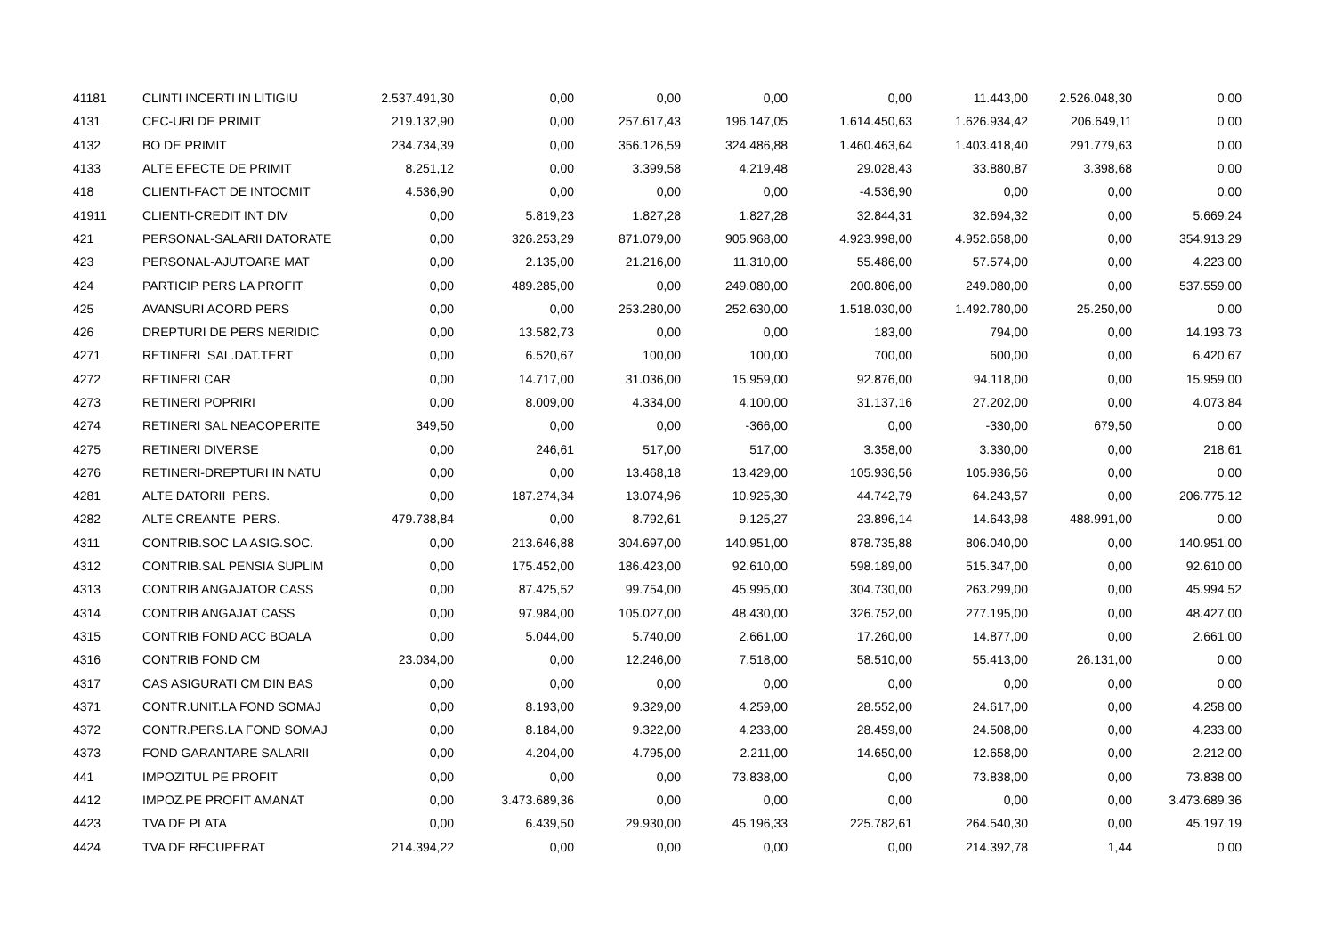| 41181 | CLINTI INCERTI IN LITIGIU | 2.537.491,30 | 0,00 | 0,00 | 0,00 | 0,00 | 11.443,00 | 2.526.048,30 | 0,00 |
| 4131 | CEC-URI DE PRIMIT | 219.132,90 | 0,00 | 257.617,43 | 196.147,05 | 1.614.450,63 | 1.626.934,42 | 206.649,11 | 0,00 |
| 4132 | BO DE PRIMIT | 234.734,39 | 0,00 | 356.126,59 | 324.486,88 | 1.460.463,64 | 1.403.418,40 | 291.779,63 | 0,00 |
| 4133 | ALTE EFECTE DE PRIMIT | 8.251,12 | 0,00 | 3.399,58 | 4.219,48 | 29.028,43 | 33.880,87 | 3.398,68 | 0,00 |
| 418 | CLIENTI-FACT DE INTOCMIT | 4.536,90 | 0,00 | 0,00 | 0,00 | -4.536,90 | 0,00 | 0,00 | 0,00 |
| 41911 | CLIENTI-CREDIT INT DIV | 0,00 | 5.819,23 | 1.827,28 | 1.827,28 | 32.844,31 | 32.694,32 | 0,00 | 5.669,24 |
| 421 | PERSONAL-SALARII DATORATE | 0,00 | 326.253,29 | 871.079,00 | 905.968,00 | 4.923.998,00 | 4.952.658,00 | 0,00 | 354.913,29 |
| 423 | PERSONAL-AJUTOARE MAT | 0,00 | 2.135,00 | 21.216,00 | 11.310,00 | 55.486,00 | 57.574,00 | 0,00 | 4.223,00 |
| 424 | PARTICIP PERS LA PROFIT | 0,00 | 489.285,00 | 0,00 | 249.080,00 | 200.806,00 | 249.080,00 | 0,00 | 537.559,00 |
| 425 | AVANSURI ACORD PERS | 0,00 | 0,00 | 253.280,00 | 252.630,00 | 1.518.030,00 | 1.492.780,00 | 25.250,00 | 0,00 |
| 426 | DREPTURI DE PERS NERIDIC | 0,00 | 13.582,73 | 0,00 | 0,00 | 183,00 | 794,00 | 0,00 | 14.193,73 |
| 4271 | RETINERI SAL.DAT.TERT | 0,00 | 6.520,67 | 100,00 | 100,00 | 700,00 | 600,00 | 0,00 | 6.420,67 |
| 4272 | RETINERI CAR | 0,00 | 14.717,00 | 31.036,00 | 15.959,00 | 92.876,00 | 94.118,00 | 0,00 | 15.959,00 |
| 4273 | RETINERI POPRIRI | 0,00 | 8.009,00 | 4.334,00 | 4.100,00 | 31.137,16 | 27.202,00 | 0,00 | 4.073,84 |
| 4274 | RETINERI SAL NEACOPERITE | 349,50 | 0,00 | 0,00 | -366,00 | 0,00 | -330,00 | 679,50 | 0,00 |
| 4275 | RETINERI DIVERSE | 0,00 | 246,61 | 517,00 | 517,00 | 3.358,00 | 3.330,00 | 0,00 | 218,61 |
| 4276 | RETINERI-DREPTURI IN NATU | 0,00 | 0,00 | 13.468,18 | 13.429,00 | 105.936,56 | 105.936,56 | 0,00 | 0,00 |
| 4281 | ALTE DATORII PERS. | 0,00 | 187.274,34 | 13.074,96 | 10.925,30 | 44.742,79 | 64.243,57 | 0,00 | 206.775,12 |
| 4282 | ALTE CREANTE PERS. | 479.738,84 | 0,00 | 8.792,61 | 9.125,27 | 23.896,14 | 14.643,98 | 488.991,00 | 0,00 |
| 4311 | CONTRIB.SOC LA ASIG.SOC. | 0,00 | 213.646,88 | 304.697,00 | 140.951,00 | 878.735,88 | 806.040,00 | 0,00 | 140.951,00 |
| 4312 | CONTRIB.SAL PENSIA SUPLIM | 0,00 | 175.452,00 | 186.423,00 | 92.610,00 | 598.189,00 | 515.347,00 | 0,00 | 92.610,00 |
| 4313 | CONTRIB ANGAJATOR CASS | 0,00 | 87.425,52 | 99.754,00 | 45.995,00 | 304.730,00 | 263.299,00 | 0,00 | 45.994,52 |
| 4314 | CONTRIB ANGAJAT CASS | 0,00 | 97.984,00 | 105.027,00 | 48.430,00 | 326.752,00 | 277.195,00 | 0,00 | 48.427,00 |
| 4315 | CONTRIB FOND ACC BOALA | 0,00 | 5.044,00 | 5.740,00 | 2.661,00 | 17.260,00 | 14.877,00 | 0,00 | 2.661,00 |
| 4316 | CONTRIB FOND CM | 23.034,00 | 0,00 | 12.246,00 | 7.518,00 | 58.510,00 | 55.413,00 | 26.131,00 | 0,00 |
| 4317 | CAS ASIGURATI CM DIN BAS | 0,00 | 0,00 | 0,00 | 0,00 | 0,00 | 0,00 | 0,00 | 0,00 |
| 4371 | CONTR.UNIT.LA FOND SOMAJ | 0,00 | 8.193,00 | 9.329,00 | 4.259,00 | 28.552,00 | 24.617,00 | 0,00 | 4.258,00 |
| 4372 | CONTR.PERS.LA FOND SOMAJ | 0,00 | 8.184,00 | 9.322,00 | 4.233,00 | 28.459,00 | 24.508,00 | 0,00 | 4.233,00 |
| 4373 | FOND GARANTARE SALARII | 0,00 | 4.204,00 | 4.795,00 | 2.211,00 | 14.650,00 | 12.658,00 | 0,00 | 2.212,00 |
| 441 | IMPOZITUL PE PROFIT | 0,00 | 0,00 | 0,00 | 73.838,00 | 0,00 | 73.838,00 | 0,00 | 73.838,00 |
| 4412 | IMPOZ.PE PROFIT AMANAT | 0,00 | 3.473.689,36 | 0,00 | 0,00 | 0,00 | 0,00 | 0,00 | 3.473.689,36 |
| 4423 | TVA DE PLATA | 0,00 | 6.439,50 | 29.930,00 | 45.196,33 | 225.782,61 | 264.540,30 | 0,00 | 45.197,19 |
| 4424 | TVA DE RECUPERAT | 214.394,22 | 0,00 | 0,00 | 0,00 | 0,00 | 214.392,78 | 1,44 | 0,00 |